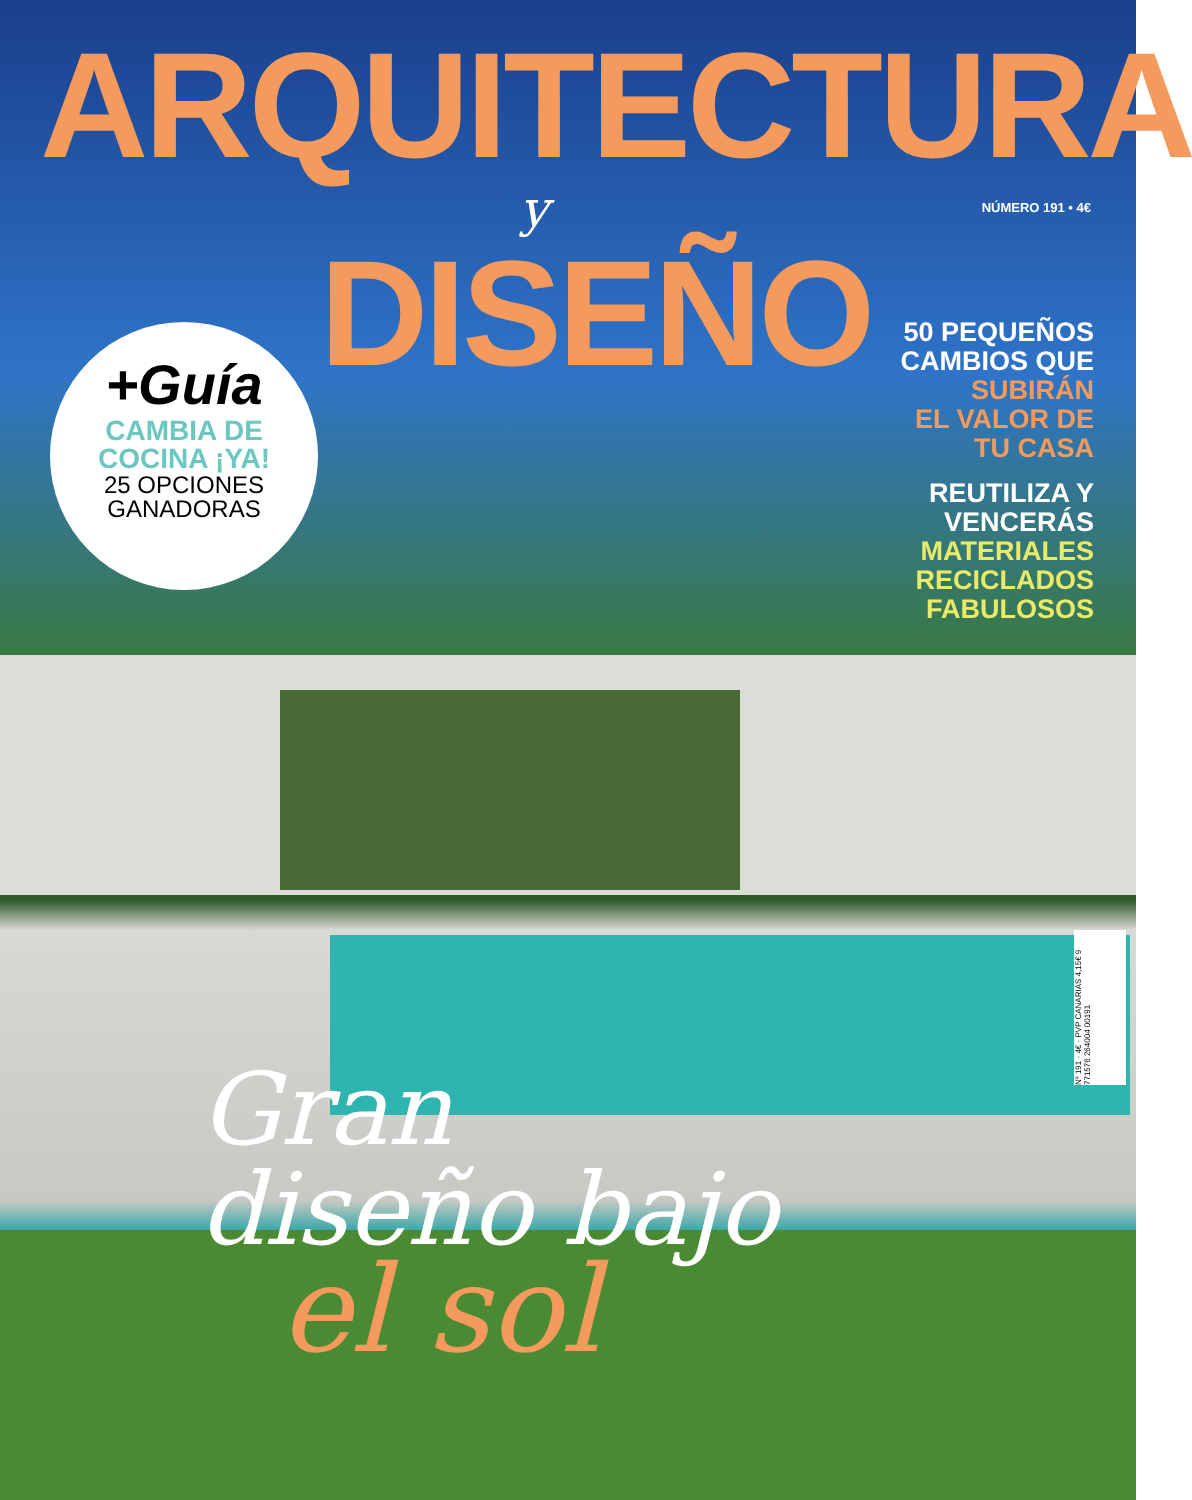ARQUITECTURA
y
DISEÑO
NÚMERO 191 • 4€
+Guía
CAMBIA DE
COCINA ¡YA!
25 OPCIONES
GANADORAS
50 PEQUEÑOS
CAMBIOS QUE
SUBIRÁN
EL VALOR DE
TU CASA
REUTILIZA Y
VENCERÁS
MATERIALES
RECICLADOS
FABULOSOS
Nº 191 · 4€ · PVP CANARIAS 4,15€ 9 771576 264004 00191
Gran
diseño bajo
el sol